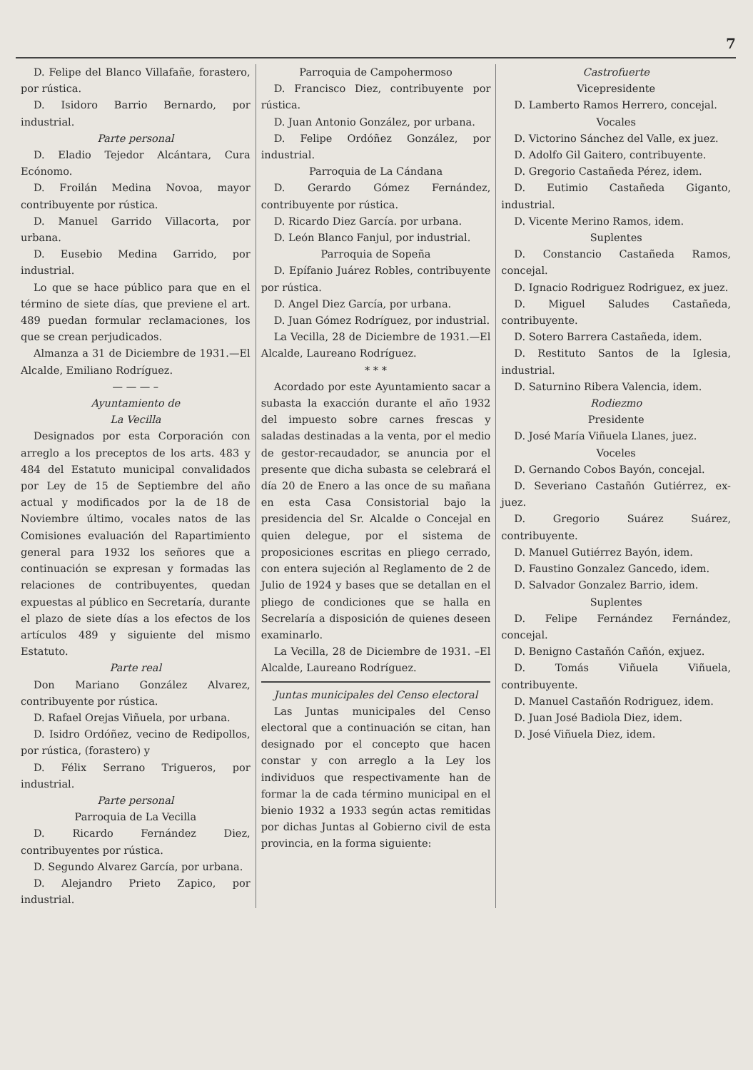7
D. Felipe del Blanco Villafañe, forastero, por rústica.
D. Isidoro Barrio Bernardo, por industrial.
Parte personal
D. Eladio Tejedor Alcántara, Cura Ecónomo.
D. Froilán Medina Novoa, mayor contribuyente por rústica.
D. Manuel Garrido Villacorta, por urbana.
D. Eusebio Medina Garrido, por industrial.
Lo que se hace público para que en el término de siete días, que previene el art. 489 puedan formular reclamaciones, los que se crean perjudicados.
Almanza a 31 de Diciembre de 1931.—El Alcalde, Emiliano Rodríguez.
— — — –
Ayuntamiento de
La Vecilla
Designados por esta Corporación con arreglo a los preceptos de los arts. 483 y 484 del Estatuto municipal convalidados por Ley de 15 de Septiembre del año actual y modificados por la de 18 de Noviembre último, vocales natos de las Comisiones evaluación del Rapartimiento general para 1932 los señores que a continuación se expresan y formadas las relaciones de contribuyentes, quedan expuestas al público en Secretaría, durante el plazo de siete días a los efectos de los artículos 489 y siguiente del mismo Estatuto.
Parte real
Don Mariano González Alvarez, contribuyente por rústica.
D. Rafael Orejas Viñuela, por urbana.
D. Isidro Ordóñez, vecino de Redipollos, por rústica, (forastero) y
D. Félix Serrano Trigueros, por industrial.
Parte personal
Parroquia de La Vecilla
D. Ricardo Fernández Diez, contribuyentes por rústica.
D. Segundo Alvarez García, por urbana.
D. Alejandro Prieto Zapico, por industrial.
Parroquia de Campohermoso
D. Francisco Diez, contribuyente por rústica.
D. Juan Antonio González, por urbana.
D. Felipe Ordóñez González, por industrial.
Parroquia de La Cándana
D. Gerardo Gómez Fernández, contribuyente por rústica.
D. Ricardo Diez García. por urbana.
D. León Blanco Fanjul, por industrial.
Parroquia de Sopeña
D. Epífanio Juárez Robles, contribuyente por rústica.
D. Angel Diez García, por urbana.
D. Juan Gómez Rodríguez, por industrial.
La Vecilla, 28 de Diciembre de 1931.—El Alcalde, Laureano Rodríguez.
* * *
Acordado por este Ayuntamiento sacar a subasta la exacción durante el año 1932 del impuesto sobre carnes frescas y saladas destinadas a la venta, por el medio de gestor-recaudador, se anuncia por el presente que dicha subasta se celebrará el día 20 de Enero a las once de su mañana en esta Casa Consistorial bajo la presidencia del Sr. Alcalde o Concejal en quien delegue, por el sistema de proposiciones escritas en pliego cerrado, con entera sujeción al Reglamento de 2 de Julio de 1924 y bases que se detallan en el pliego de condiciones que se halla en Secrelaría a disposición de quienes deseen examinarlo.
La Vecilla, 28 de Diciembre de 1931. –El Alcalde, Laureano Rodríguez.
Juntas municipales del Censo electoral
Las Juntas municipales del Censo electoral que a continuación se citan, han designado por el concepto que hacen constar y con arreglo a la Ley los individuos que respectivamente han de formar la de cada término municipal en el bienio 1932 a 1933 según actas remitidas por dichas Juntas al Gobierno civil de esta provincia, en la forma siguiente:
Castrofuerte
Vicepresidente
D. Lamberto Ramos Herrero, concejal.
Vocales
D. Victorino Sánchez del Valle, ex juez.
D. Adolfo Gil Gaitero, contribuyente.
D. Gregorio Castañeda Pérez, idem.
D. Eutimio Castañeda Giganto, industrial.
D. Vicente Merino Ramos, idem.
Suplentes
D. Constancio Castañeda Ramos, concejal.
D. Ignacio Rodriguez Rodriguez, ex juez.
D. Miguel Saludes Castañeda, contribuyente.
D. Sotero Barrera Castañeda, idem.
D. Restituto Santos de la Iglesia, industrial.
D. Saturnino Ribera Valencia, idem.
Rodiezmo
Presidente
D. José María Viñuela Llanes, juez.
Voceles
D. Gernando Cobos Bayón, concejal.
D. Severiano Castañón Gutiérrez, ex-juez.
D. Gregorio Suárez Suárez, contribuyente.
D. Manuel Gutiérrez Bayón, idem.
D. Faustino Gonzalez Gancedo, idem.
D. Salvador Gonzalez Barrio, idem.
Suplentes
D. Felipe Fernández Fernández, concejal.
D. Benigno Castañón Cañón, exjuez.
D. Tomás Viñuela Viñuela, contribuyente.
D. Manuel Castañón Rodriguez, idem.
D. Juan José Badiola Diez, idem.
D. José Viñuela Diez, idem.